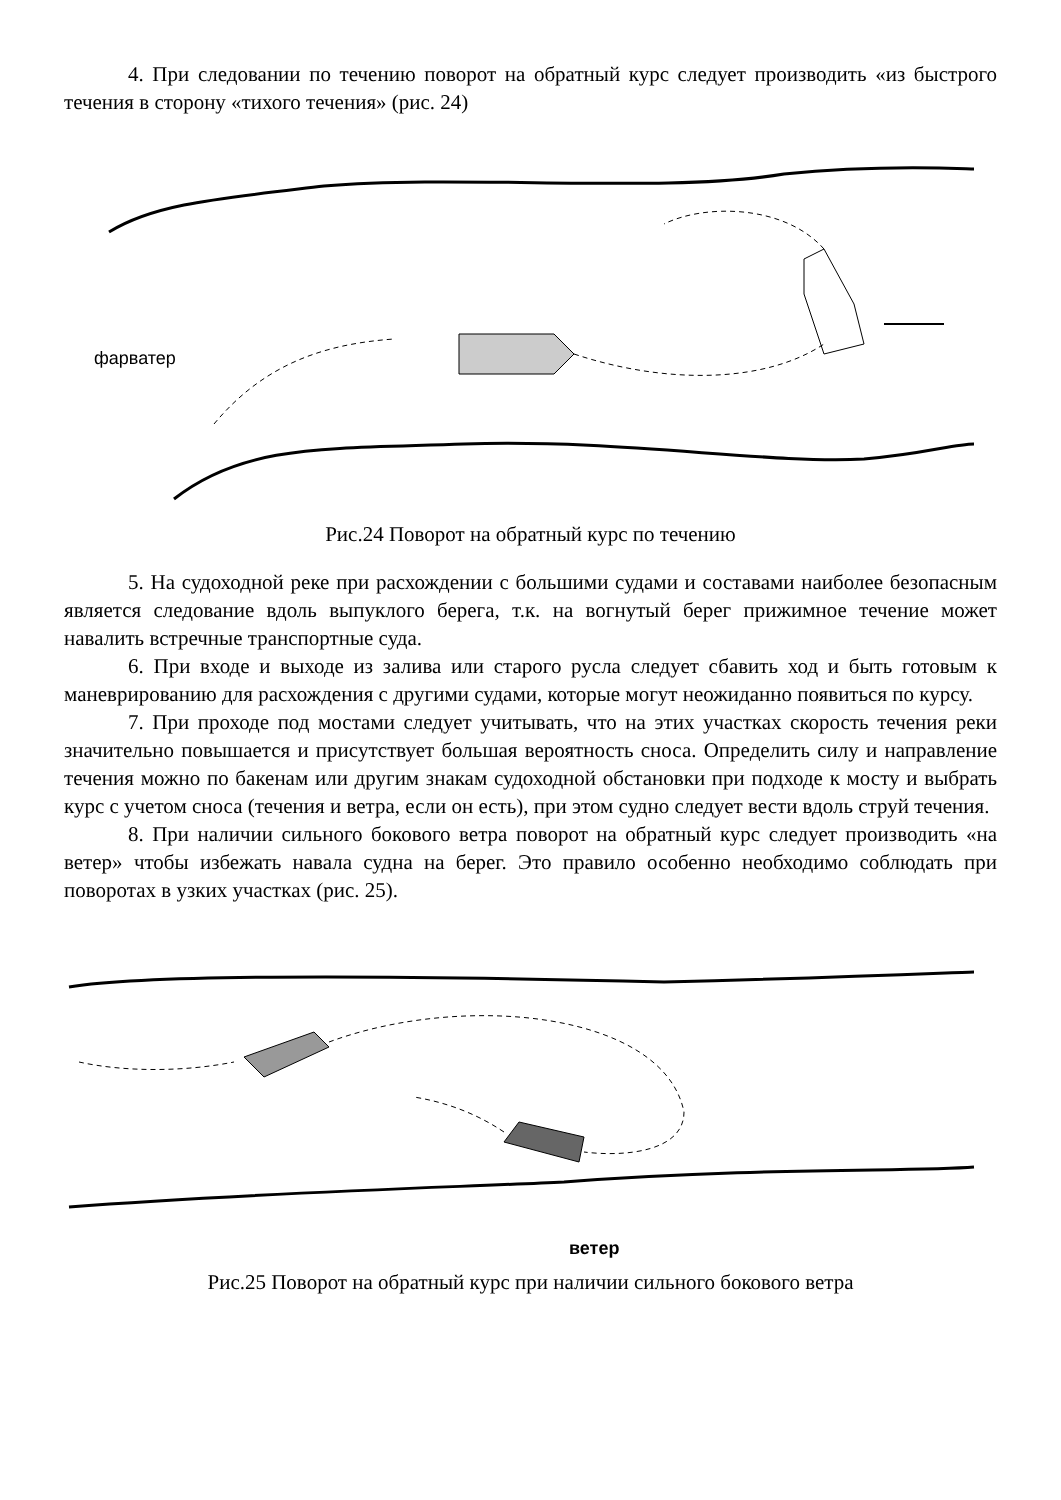4. При следовании по течению поворот на обратный курс следует производить «из быстрого течения в сторону «тихого течения» (рис. 24)
фарватер
Рис.24 Поворот на обратный курс по течению
5. На судоходной реке при расхождении с большими судами и составами наиболее безопасным является следование вдоль выпуклого берега, т.к. на вогнутый берег прижимное течение может навалить встречные транспортные суда.
6. При входе и выходе из залива или старого русла следует сбавить ход и быть готовым к маневрированию для расхождения с другими судами, которые могут неожиданно появиться по курсу.
7. При проходе под мостами следует учитывать, что на этих участках скорость течения реки значительно повышается и присутствует большая вероятность сноса. Определить силу и направление течения можно по бакенам или другим знакам судоходной обстановки при подходе к мосту и выбрать курс с учетом сноса (течения и ветра, если он есть), при этом судно следует вести вдоль струй течения.
8. При наличии сильного бокового ветра поворот на обратный курс следует производить «на ветер» чтобы избежать навала судна на берег. Это правило особенно необходимо соблюдать при поворотах в узких участках (рис. 25).
ветер
Рис.25 Поворот на обратный курс при наличии сильного бокового ветра